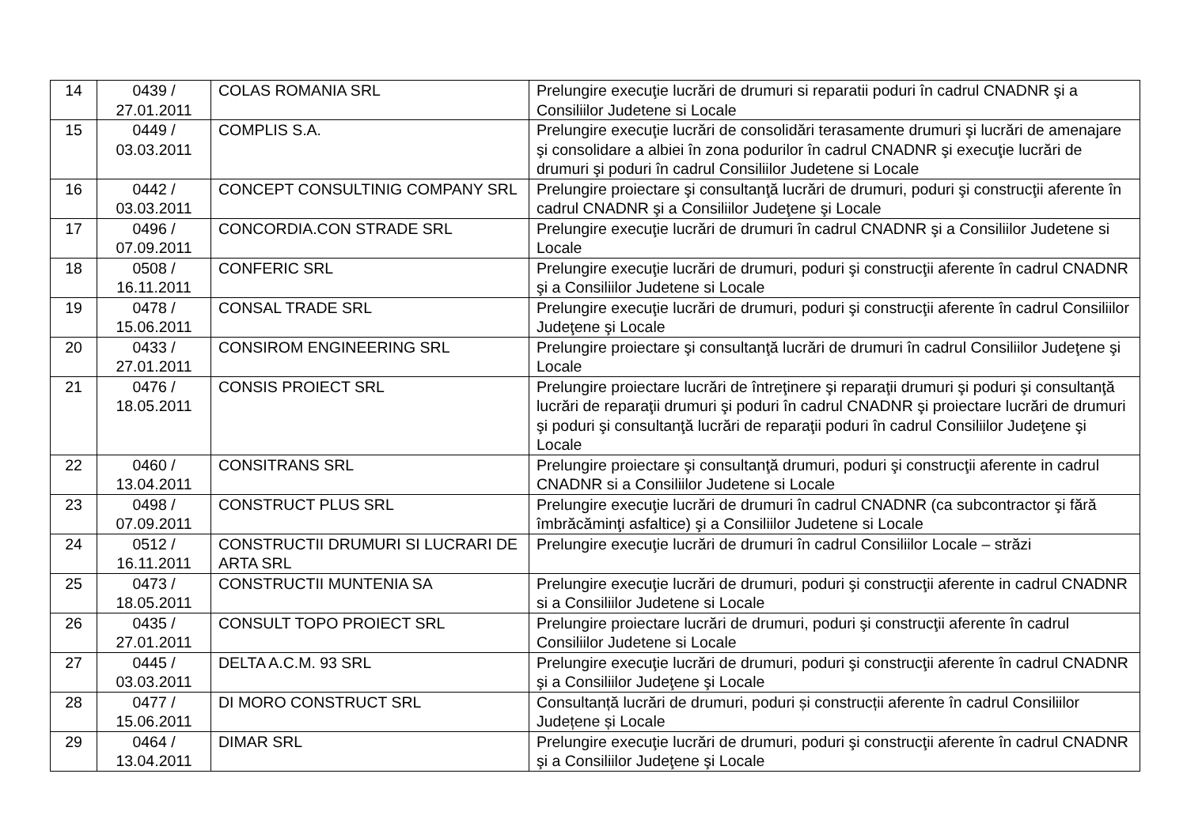| 14 | 0439 / 27.01.2011 | COLAS ROMANIA SRL | Prelungire execuţie lucrări de drumuri si reparatii poduri în cadrul CNADNR şi a Consiliilor Judetene si Locale |
| 15 | 0449 / 03.03.2011 | COMPLIS S.A. | Prelungire execuţie lucrări de consolidări terasamente drumuri şi lucrări de amenajare şi consolidare a albiei în zona podurilor în cadrul CNADNR şi execuţie lucrări de drumuri şi poduri în cadrul Consiliilor Judetene si Locale |
| 16 | 0442 / 03.03.2011 | CONCEPT CONSULTINIG COMPANY SRL | Prelungire proiectare şi consultanţă lucrări de drumuri, poduri şi construcţii aferente în cadrul CNADNR şi a Consiliilor Judeţene şi Locale |
| 17 | 0496 / 07.09.2011 | CONCORDIA.CON STRADE SRL | Prelungire execuţie lucrări de drumuri în cadrul CNADNR şi a Consiliilor Judetene si Locale |
| 18 | 0508 / 16.11.2011 | CONFERIC SRL | Prelungire execuţie lucrări de drumuri, poduri şi construcţii aferente în cadrul CNADNR şi a Consiliilor Judetene si Locale |
| 19 | 0478 / 15.06.2011 | CONSAL TRADE SRL | Prelungire execuţie lucrări de drumuri, poduri şi construcţii aferente în cadrul Consiliilor Judeţene şi Locale |
| 20 | 0433 / 27.01.2011 | CONSIROM ENGINEERING SRL | Prelungire proiectare şi consultanţă lucrări de drumuri în cadrul Consiliilor Judeţene şi Locale |
| 21 | 0476 / 18.05.2011 | CONSIS PROIECT SRL | Prelungire proiectare lucrări de întreţinere şi reparaţii drumuri şi poduri şi consultanţă lucrări de reparaţii drumuri şi poduri în cadrul CNADNR şi proiectare lucrări de drumuri şi poduri şi consultanţă lucrări de reparaţii poduri în cadrul Consiliilor Judeţene şi Locale |
| 22 | 0460 / 13.04.2011 | CONSITRANS SRL | Prelungire proiectare şi consultanţă drumuri, poduri şi construcţii aferente in cadrul CNADNR si a Consiliilor Judetene si Locale |
| 23 | 0498 / 07.09.2011 | CONSTRUCT PLUS SRL | Prelungire execuţie lucrări de drumuri în cadrul CNADNR (ca subcontractor şi fără îmbrăcăminţi asfaltice) şi a Consiliilor Judetene si Locale |
| 24 | 0512 / 16.11.2011 | CONSTRUCTII DRUMURI SI LUCRARI DE ARTA SRL | Prelungire execuţie lucrări de drumuri în cadrul Consiliilor Locale – străzi |
| 25 | 0473 / 18.05.2011 | CONSTRUCTII MUNTENIA SA | Prelungire execuţie lucrări de drumuri, poduri şi construcţii aferente in cadrul CNADNR si a Consiliilor Judetene si Locale |
| 26 | 0435 / 27.01.2011 | CONSULT TOPO PROIECT SRL | Prelungire proiectare lucrări de drumuri, poduri şi construcţii aferente în cadrul Consiliilor Judetene si Locale |
| 27 | 0445 / 03.03.2011 | DELTA A.C.M. 93 SRL | Prelungire execuţie lucrări de drumuri, poduri şi construcţii aferente în cadrul CNADNR şi a Consiliilor Judeţene şi Locale |
| 28 | 0477 / 15.06.2011 | DI MORO CONSTRUCT SRL | Consultanță lucrări de drumuri, poduri și construcții aferente în cadrul Consiliilor Județene și Locale |
| 29 | 0464 / 13.04.2011 | DIMAR SRL | Prelungire execuţie lucrări de drumuri, poduri şi construcţii aferente în cadrul CNADNR şi a Consiliilor Judeţene şi Locale |